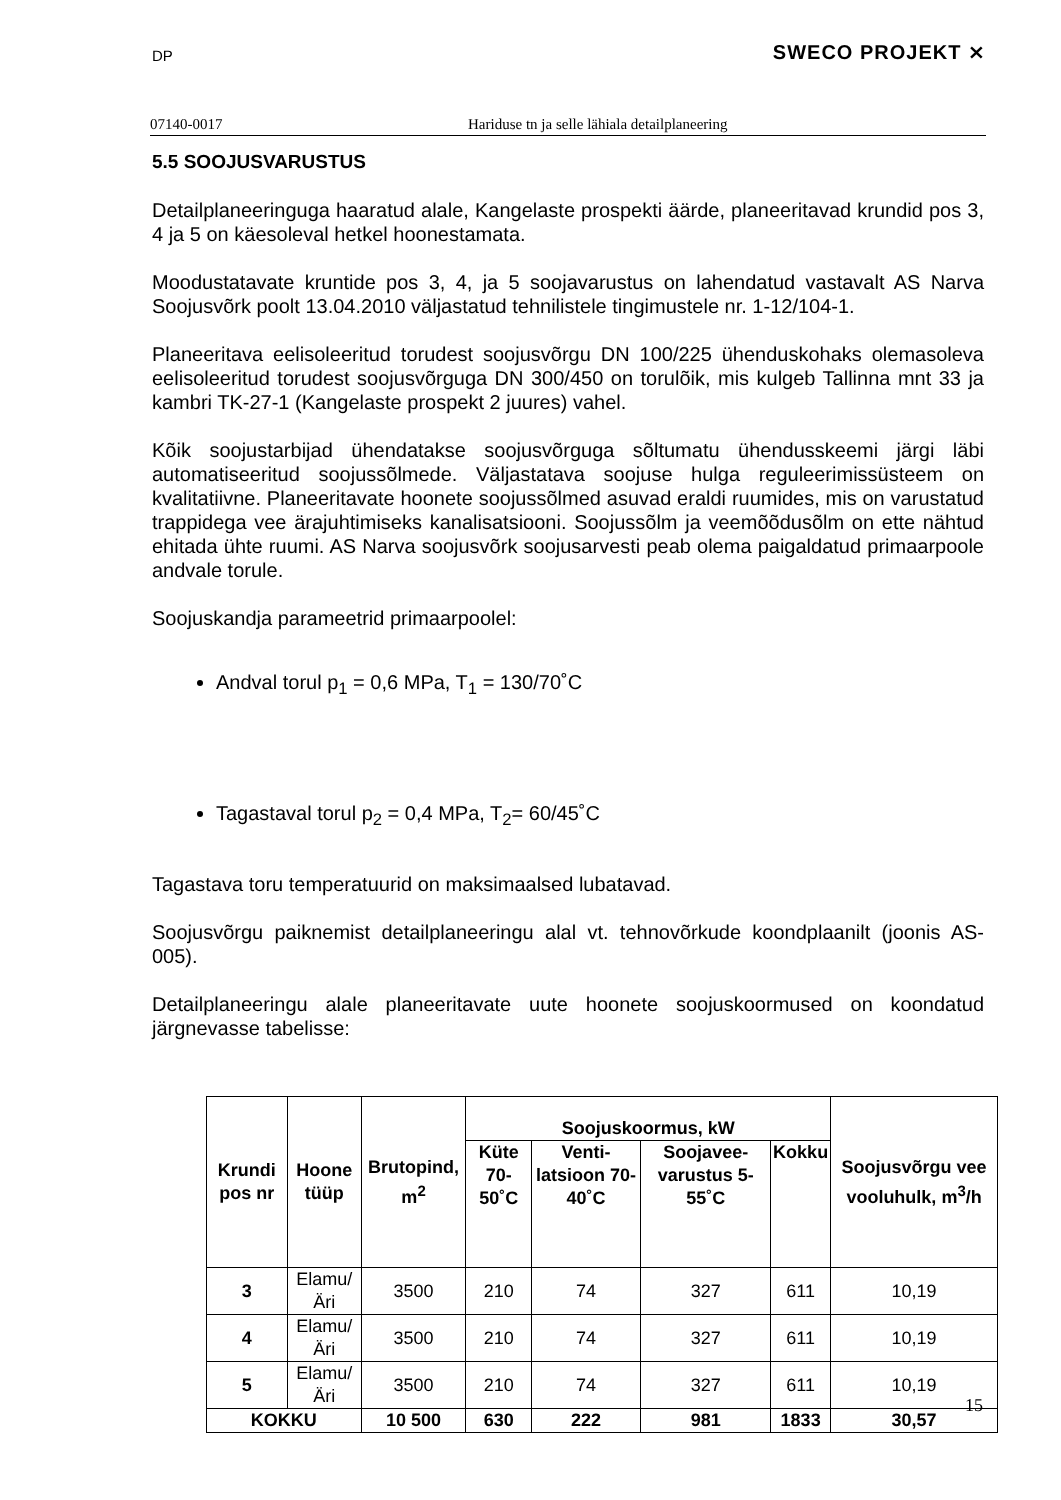DP SWECO PROJEKT ⨯
07140-0017 Hariduse tn ja selle lähiala detailplaneering
5.5 SOOJUSVARUSTUS
Detailplaneeringuga haaratud alale, Kangelaste prospekti äärde, planeeritavad krundid pos 3, 4 ja 5 on käesoleval hetkel hoonestamata.
Moodustatavate kruntide pos 3, 4, ja 5 soojavarustus on lahendatud vastavalt AS Narva Soojusvõrk poolt 13.04.2010 väljastatud tehnilistele tingimustele nr. 1-12/104-1.
Planeeritava eelisoleeritud torudest soojusvõrgu DN 100/225 ühenduskohaks olemasoleva eelisoleeritud torudest soojusvõrguga DN 300/450 on torulõik, mis kulgeb Tallinna mnt 33 ja kambri TK-27-1 (Kangelaste prospekt 2 juures) vahel.
Kõik soojustarbijad ühendatakse soojusvõrguga sõltumatu ühendusskeemi järgi läbi automatiseeritud soojussõlmede. Väljastatava soojuse hulga reguleerimissüsteem on kvalitatiivne. Planeeritavate hoonete soojussõlmed asuvad eraldi ruumides, mis on varustatud trappidega vee ärajuhtimiseks kanalisatsiooni. Soojussõlm ja veemõõdusõlm on ette nähtud ehitada ühte ruumi. AS Narva soojusvõrk soojusarvesti peab olema paigaldatud primaarpoole andvale torule.
Soojuskandja parameetrid primaarpoolel:
Andval torul p<sub>1</sub> = 0,6 MPa, T<sub>1</sub> = 130/70˚C
Tagastaval torul p<sub>2</sub> = 0,4 MPa, T<sub>2</sub>= 60/45˚C
Tagastava toru temperatuurid on maksimaalsed lubatavad.
Soojusvõrgu paiknemist detailplaneeringu alal vt. tehnovõrkude koondplaanilt (joonis AS- 005).
Detailplaneeringu alale planeeritavate uute hoonete soojuskoormused on koondatud järgnevasse tabelisse:
| Krundi pos nr | Hoone tüüp | Brutopind, m<sup>2</sup> | Soojuskoormus, kW | | | | Soojusvõrgu vee vooluhulk, m<sup>3</sup>/h |
| --- | --- | --- | --- | --- | --- | --- | --- |
| | | | Küte 70-50˚C | Venti-latsioon 70-40˚C | Soojavee-varustus 5-55˚C | Kokku | |
| 3 | Elamu/Äri | 3500 | 210 | 74 | 327 | 611 | 10,19 |
| 4 | Elamu/Äri | 3500 | 210 | 74 | 327 | 611 | 10,19 |
| 5 | Elamu/Äri | 3500 | 210 | 74 | 327 | 611 | 10,19 |
| KOKKU | | 10 500 | 630 | 222 | 981 | 1833 | 30,57 |
15